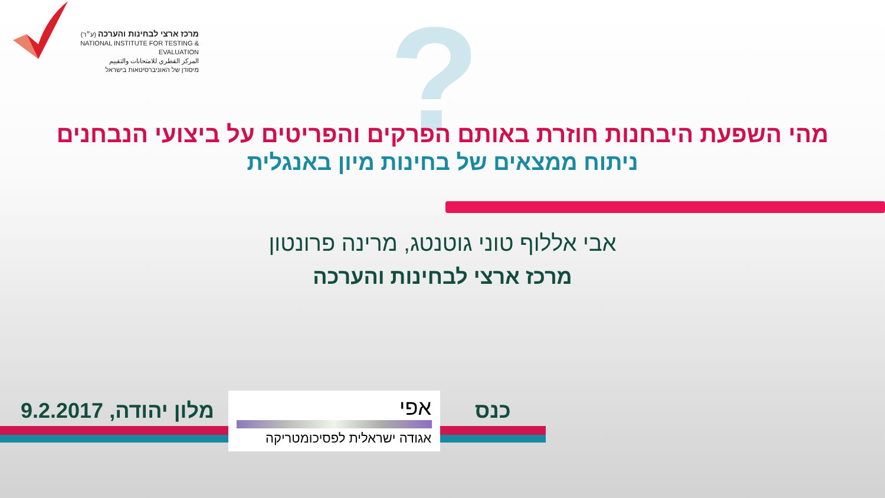מרכז ארצי לבחינות והערכה (ע״ר)
NATIONAL INSTITUTE FOR TESTING & EVALUATION
المركز القطري للامتحانات والتقييم
מיסודן של האוניברסיטאות בישראל
?
מהי השפעת היבחנות חוזרת באותם הפרקים והפריטים על ביצועי הנבחנים
ניתוח ממצאים של בחינות מיון באנגלית
אבי אללוף טוני גוטנטג, מרינה פרונטון
מרכז ארצי לבחינות והערכה
מלון יהודה, 9.2.2017 כנס
אפי
אגודה ישראלית לפסיכומטריקה